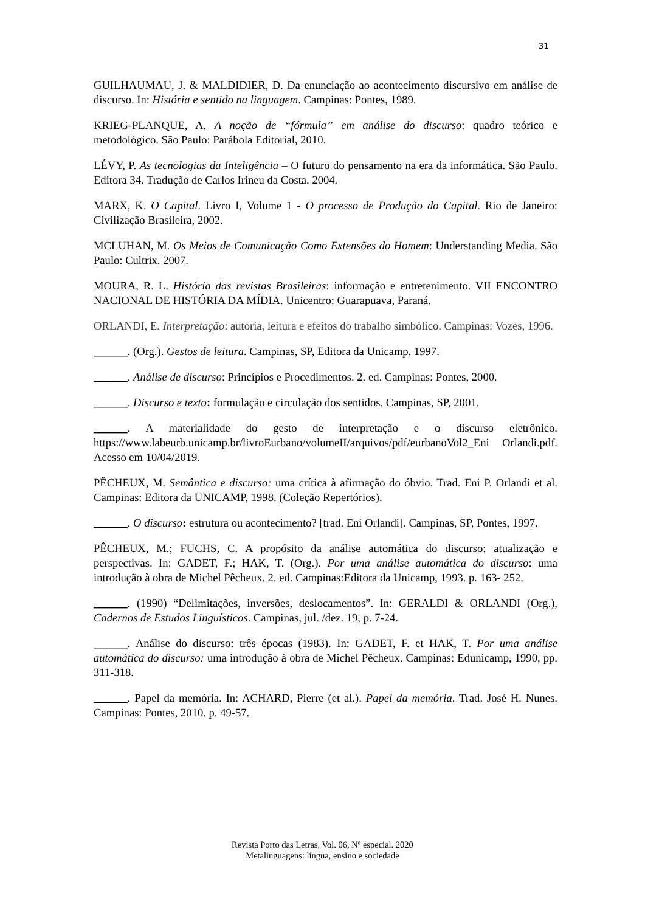31
GUILHAUMAU, J. & MALDIDIER, D. Da enunciação ao acontecimento discursivo em análise de discurso. In: História e sentido na linguagem. Campinas: Pontes, 1989.
KRIEG-PLANQUE, A. A noção de “fórmula” em análise do discurso: quadro teórico e metodológico. São Paulo: Parábola Editorial, 2010.
LÉVY, P. As tecnologias da Inteligência – O futuro do pensamento na era da informática. São Paulo. Editora 34. Tradução de Carlos Irineu da Costa. 2004.
MARX, K. O Capital. Livro I, Volume 1 - O processo de Produção do Capital. Rio de Janeiro: Civilização Brasileira, 2002.
MCLUHAN, M. Os Meios de Comunicação Como Extensões do Homem: Understanding Media. São Paulo: Cultrix. 2007.
MOURA, R. L. História das revistas Brasileiras: informação e entretenimento. VII ENCONTRO NACIONAL DE HISTÓRIA DA MÍDIA. Unicentro: Guarapuava, Paraná.
ORLANDI, E. Interpretação: autoria, leitura e efeitos do trabalho simbólico. Campinas: Vozes, 1996.
______. (Org.). Gestos de leitura. Campinas, SP, Editora da Unicamp, 1997.
______. Análise de discurso: Princípios e Procedimentos. 2. ed. Campinas: Pontes, 2000.
______. Discurso e texto: formulação e circulação dos sentidos. Campinas, SP, 2001.
______. A materialidade do gesto de interpretação e o discurso eletrônico. https://www.labeurb.unicamp.br/livroEurbano/volumeII/arquivos/pdf/eurbanoVol2_Eni Orlandi.pdf. Acesso em 10/04/2019.
PÊCHEUX, M. Semântica e discurso: uma crítica à afirmação do óbvio. Trad. Eni P. Orlandi et al. Campinas: Editora da UNICAMP, 1998. (Coleção Repertórios).
______. O discurso: estrutura ou acontecimento? [trad. Eni Orlandi]. Campinas, SP, Pontes, 1997.
PÊCHEUX, M.; FUCHS, C. A propósito da análise automática do discurso: atualização e perspectivas. In: GADET, F.; HAK, T. (Org.). Por uma análise automática do discurso: uma introdução à obra de Michel Pêcheux. 2. ed. Campinas:Editora da Unicamp, 1993. p. 163- 252.
______. (1990) “Delimitações, inversões, deslocamentos”. In: GERALDI & ORLANDI (Org.), Cadernos de Estudos Linguísticos. Campinas, jul. /dez. 19, p. 7-24.
______. Análise do discurso: três épocas (1983). In: GADET, F. et HAK, T. Por uma análise automática do discurso: uma introdução à obra de Michel Pêcheux. Campinas: Edunicamp, 1990, pp. 311-318.
______. Papel da memória. In: ACHARD, Pierre (et al.). Papel da memória. Trad. José H. Nunes. Campinas: Pontes, 2010. p. 49-57.
Revista Porto das Letras, Vol. 06, Nº especial. 2020
Metalinguagens: língua, ensino e sociedade